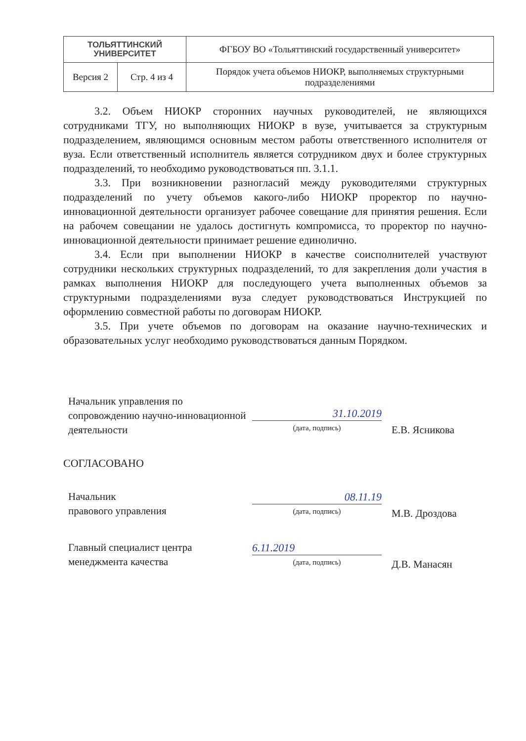| ТОЛЬЯТТИНСКИЙ УНИВЕРСИТЕТ | | ФГБОУ ВО «Тольяттинский государственный университет» |
| Версия 2 | Стр. 4 из 4 | Порядок учета объемов НИОКР, выполняемых структурными подразделениями |
3.2. Объем НИОКР сторонних научных руководителей, не являющихся сотрудниками ТГУ, но выполняющих НИОКР в вузе, учитывается за структурным подразделением, являющимся основным местом работы ответственного исполнителя от вуза. Если ответственный исполнитель является сотрудником двух и более структурных подразделений, то необходимо руководствоваться пп. 3.1.1.
3.3. При возникновении разногласий между руководителями структурных подразделений по учету объемов какого-либо НИОКР проректор по научно-инновационной деятельности организует рабочее совещание для принятия решения. Если на рабочем совещании не удалось достигнуть компромисса, то проректор по научно-инновационной деятельности принимает решение единолично.
3.4. Если при выполнении НИОКР в качестве соисполнителей участвуют сотрудники нескольких структурных подразделений, то для закрепления доли участия в рамках выполнения НИОКР для последующего учета выполненных объемов за структурными подразделениями вуза следует руководствоваться Инструкцией по оформлению совместной работы по договорам НИОКР.
3.5. При учете объемов по договорам на оказание научно-технических и образовательных услуг необходимо руководствоваться данным Порядком.
Начальник управления по сопровождению научно-инновационной деятельности
31.10.2019
(дата, подпись)
Е.В. Ясникова
СОГЛАСОВАНО
Начальник
правового управления
08.11.19
(дата, подпись)
М.В. Дроздова
Главный специалист центра менеджмента качества
6.11.2019
(дата, подпись)
Д.В. Манасян